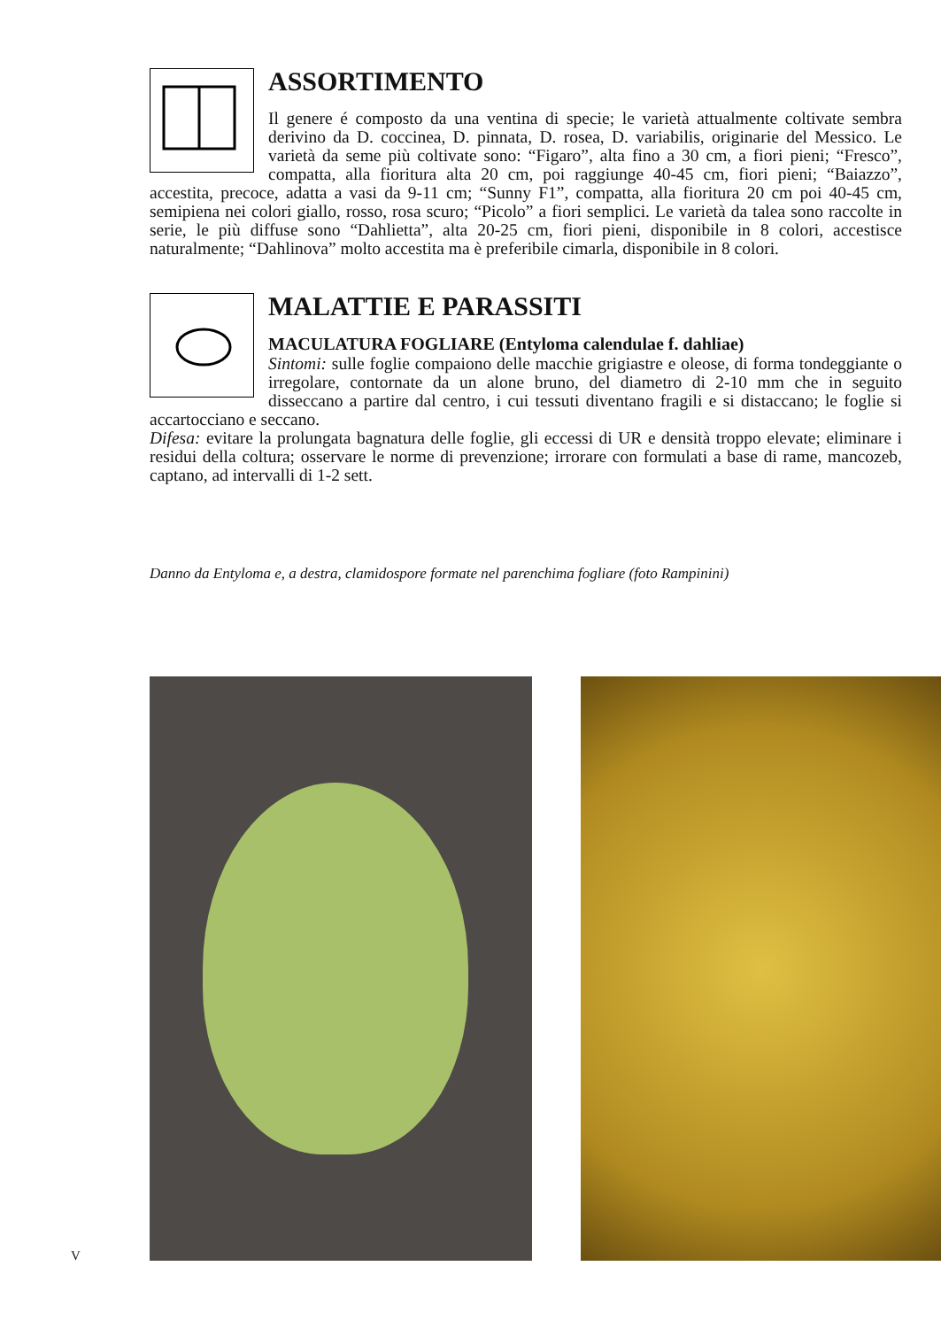ASSORTIMENTO
Il genere é composto da una ventina di specie; le varietà attualmente coltivate sembra derivino da D. coccinea, D. pinnata, D. rosea, D. variabilis, originarie del Messico. Le varietà da seme più coltivate sono: “Figaro”, alta fino a 30 cm, a fiori pieni; “Fresco”, compatta, alla fioritura alta 20 cm, poi raggiunge 40-45 cm, fiori pieni; “Baiazzo”, accestita, precoce, adatta a vasi da 9-11 cm; “Sunny F1”, compatta, alla fioritura 20 cm poi 40-45 cm, semipiena nei colori giallo, rosso, rosa scuro; “Picolo” a fiori semplici. Le varietà da talea sono raccolte in serie, le più diffuse sono “Dahlietta”, alta 20-25 cm, fiori pieni, disponibile in 8 colori, accestisce naturalmente; “Dahlinova” molto accestita ma è preferibile cimarla, disponibile in 8 colori.
MALATTIE E PARASSITI
MACULATURA FOGLIARE (Entyloma calendulae f. dahliae)
Sintomi: sulle foglie compaiono delle macchie grigiastre e oleose, di forma tondeggiante o irregolare, contornate da un alone bruno, del diametro di 2-10 mm che in seguito disseccano a partire dal centro, i cui tessuti diventano fragili e si distaccano; le foglie si accartocciano e seccano.
Difesa: evitare la prolungata bagnatura delle foglie, gli eccessi di UR e densità troppo elevate; eliminare i residui della coltura; osservare le norme di prevenzione; irrorare con formulati a base di rame, mancozeb, captano, ad intervalli di 1-2 sett.
Danno da Entyloma e, a destra, clamidospore formate nel parenchima fogliare (foto Rampinini)
V